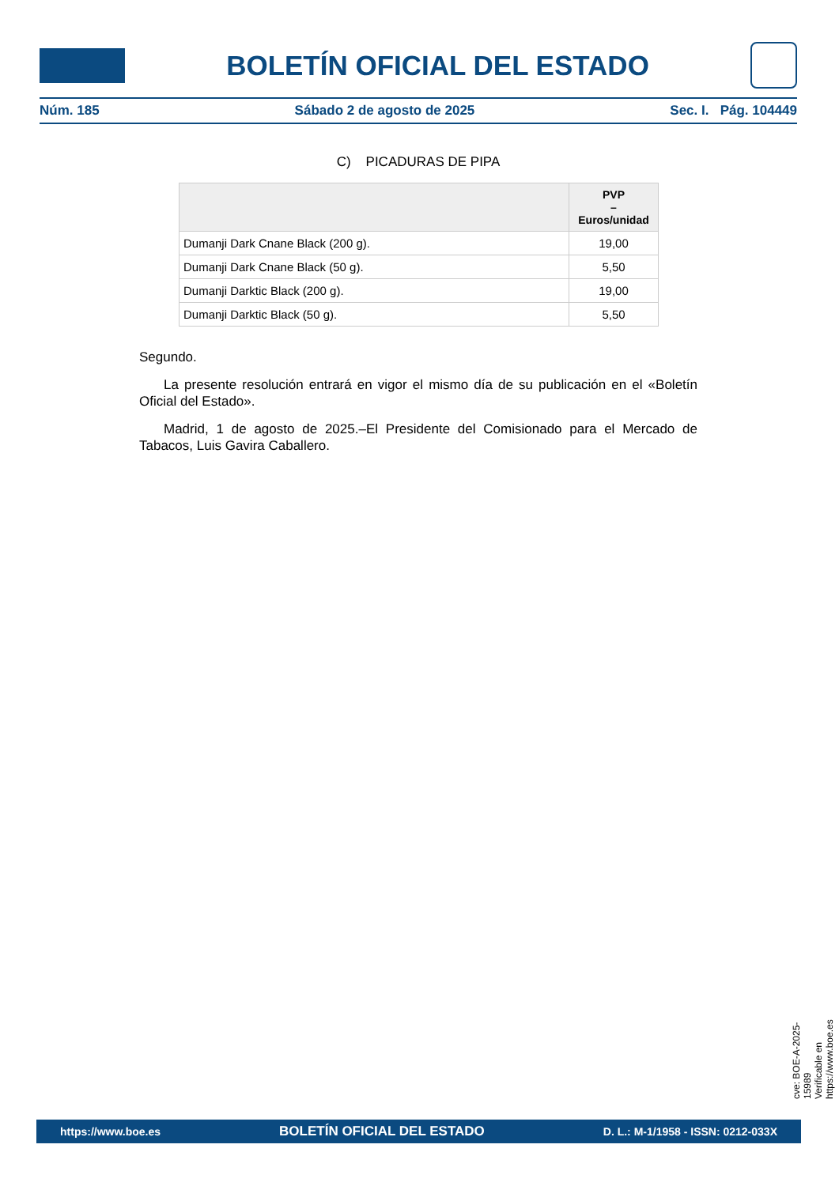BOLETÍN OFICIAL DEL ESTADO
Núm. 185 Sábado 2 de agosto de 2025 Sec. I. Pág. 104449
C) PICADURAS DE PIPA
| | PVP – Euros/unidad |
| --- | --- |
| Dumanji Dark Cnane Black (200 g). | 19,00 |
| Dumanji Dark Cnane Black (50 g). | 5,50 |
| Dumanji Darktic Black (200 g). | 19,00 |
| Dumanji Darktic Black (50 g). | 5,50 |
Segundo.
La presente resolución entrará en vigor el mismo día de su publicación en el «Boletín Oficial del Estado».
Madrid, 1 de agosto de 2025.–El Presidente del Comisionado para el Mercado de Tabacos, Luis Gavira Caballero.
cve: BOE-A-2025-15989
Verificable en https://www.boe.es
https://www.boe.es BOLETÍN OFICIAL DEL ESTADO D. L.: M-1/1958 - ISSN: 0212-033X